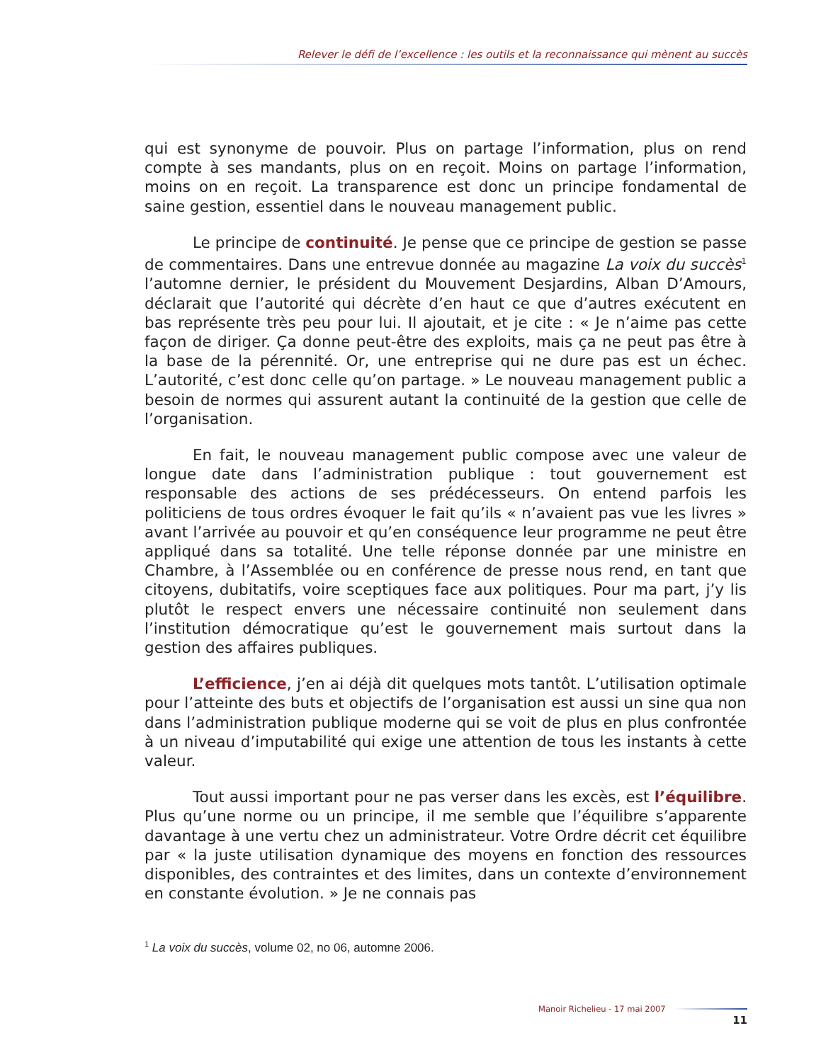Relever le défi de l’excellence : les outils et la reconnaissance qui mènent au succès
qui est synonyme de pouvoir. Plus on partage l’information, plus on rend compte à ses mandants, plus on en reçoit. Moins on partage l’information, moins on en reçoit. La transparence est donc un principe fondamental de saine gestion, essentiel dans le nouveau management public.
Le principe de continuité. Je pense que ce principe de gestion se passe de commentaires. Dans une entrevue donnée au magazine La voix du succès<sup>1</sup> l’automne dernier, le président du Mouvement Desjardins, Alban D’Amours, déclarait que l’autorité qui décrète d’en haut ce que d’autres exécutent en bas représente très peu pour lui. Il ajoutait, et je cite : « Je n’aime pas cette façon de diriger. Ça donne peut-être des exploits, mais ça ne peut pas être à la base de la pérennité. Or, une entreprise qui ne dure pas est un échec. L’autorité, c’est donc celle qu’on partage. » Le nouveau management public a besoin de normes qui assurent autant la continuité de la gestion que celle de l’organisation.
En fait, le nouveau management public compose avec une valeur de longue date dans l’administration publique : tout gouvernement est responsable des actions de ses prédécesseurs. On entend parfois les politiciens de tous ordres évoquer le fait qu’ils « n’avaient pas vue les livres » avant l’arrivée au pouvoir et qu’en conséquence leur programme ne peut être appliqué dans sa totalité. Une telle réponse donnée par une ministre en Chambre, à l’Assemblée ou en conférence de presse nous rend, en tant que citoyens, dubitatifs, voire sceptiques face aux politiques. Pour ma part, j’y lis plutôt le respect envers une nécessaire continuité non seulement dans l’institution démocratique qu’est le gouvernement mais surtout dans la gestion des affaires publiques.
L’efficience, j’en ai déjà dit quelques mots tantôt. L’utilisation optimale pour l’atteinte des buts et objectifs de l’organisation est aussi un sine qua non dans l’administration publique moderne qui se voit de plus en plus confrontée à un niveau d’imputabilité qui exige une attention de tous les instants à cette valeur.
Tout aussi important pour ne pas verser dans les excès, est l’équilibre. Plus qu’une norme ou un principe, il me semble que l’équilibre s’apparente davantage à une vertu chez un administrateur. Votre Ordre décrit cet équilibre par « la juste utilisation dynamique des moyens en fonction des ressources disponibles, des contraintes et des limites, dans un contexte d’environnement en constante évolution. » Je ne connais pas
<sup>1</sup> La voix du succès, volume 02, no 06, automne 2006.
Manoir Richelieu - 17 mai 2007
11